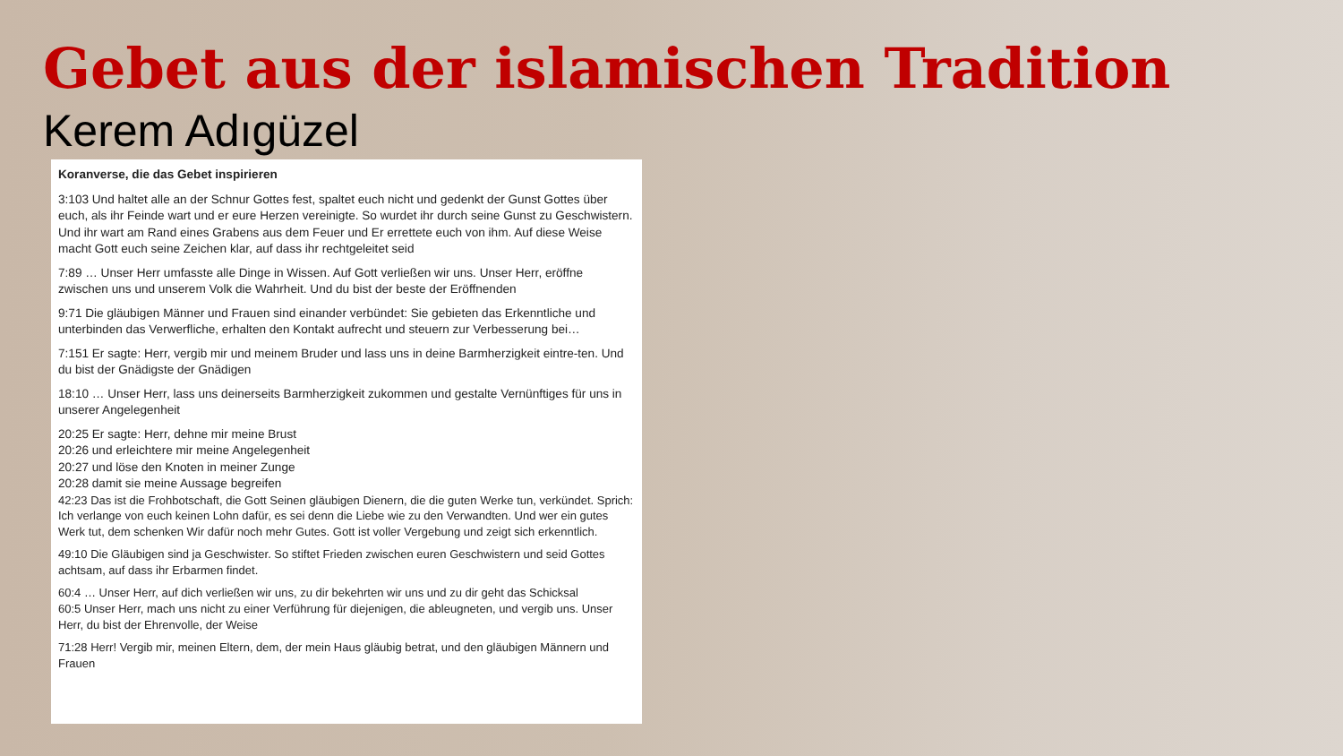Gebet aus der islamischen Tradition
Kerem Adıgüzel
Koranverse, die das Gebet inspirieren
3:103 Und haltet alle an der Schnur Gottes fest, spaltet euch nicht und gedenkt der Gunst Gottes über euch, als ihr Feinde wart und er eure Herzen vereinigte. So wurdet ihr durch seine Gunst zu Geschwistern. Und ihr wart am Rand eines Grabens aus dem Feuer und Er errettete euch von ihm. Auf diese Weise macht Gott euch seine Zeichen klar, auf dass ihr rechtgeleitet seid
7:89 … Unser Herr umfasste alle Dinge in Wissen. Auf Gott verließen wir uns. Unser Herr, eröffne zwischen uns und unserem Volk die Wahrheit. Und du bist der beste der Eröffnenden
9:71 Die gläubigen Männer und Frauen sind einander verbündet: Sie gebieten das Erkenntliche und unterbinden das Verwerfliche, erhalten den Kontakt aufrecht und steuern zur Verbesserung bei…
7:151 Er sagte: Herr, vergib mir und meinem Bruder und lass uns in deine Barmherzigkeit eintre-ten. Und du bist der Gnädigste der Gnädigen
18:10 … Unser Herr, lass uns deinerseits Barmherzigkeit zukommen und gestalte Vernünftiges für uns in unserer Angelegenheit
20:25 Er sagte: Herr, dehne mir meine Brust
20:26 und erleichtere mir meine Angelegenheit
20:27 und löse den Knoten in meiner Zunge
20:28 damit sie meine Aussage begreifen
42:23 Das ist die Frohbotschaft, die Gott Seinen gläubigen Dienern, die die guten Werke tun, verkündet. Sprich: Ich verlange von euch keinen Lohn dafür, es sei denn die Liebe wie zu den Verwandten. Und wer ein gutes Werk tut, dem schenken Wir dafür noch mehr Gutes. Gott ist voller Vergebung und zeigt sich erkenntlich.
49:10 Die Gläubigen sind ja Geschwister. So stiftet Frieden zwischen euren Geschwistern und seid Gottes achtsam, auf dass ihr Erbarmen findet.
60:4 … Unser Herr, auf dich verließen wir uns, zu dir bekehrten wir uns und zu dir geht das Schicksal
60:5 Unser Herr, mach uns nicht zu einer Verführung für diejenigen, die ableugneten, und vergib uns. Unser Herr, du bist der Ehrenvolle, der Weise
71:28 Herr! Vergib mir, meinen Eltern, dem, der mein Haus gläubig betrat, und den gläubigen Männern und Frauen